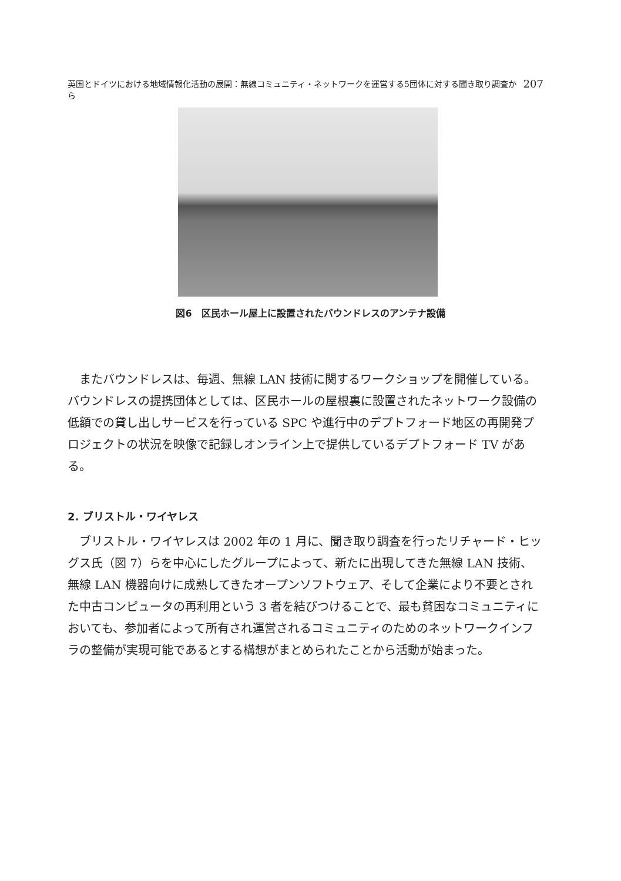英国とドイツにおける地域情報化活動の展開：無線コミュニティ・ネットワークを運営する5団体に対する聞き取り調査から 207
図6　区民ホール屋上に設置されたバウンドレスのアンテナ設備
またバウンドレスは、毎週、無線 LAN 技術に関するワークショップを開催している。バウンドレスの提携団体としては、区民ホールの屋根裏に設置されたネットワーク設備の低額での貸し出しサービスを行っている SPC や進行中のデプトフォード地区の再開発プロジェクトの状況を映像で記録しオンライン上で提供しているデプトフォード TV がある。
2. ブリストル・ワイヤレス
ブリストル・ワイヤレスは 2002 年の 1 月に、聞き取り調査を行ったリチャード・ヒッグス氏（図 7）らを中心にしたグループによって、新たに出現してきた無線 LAN 技術、無線 LAN 機器向けに成熟してきたオープンソフトウェア、そして企業により不要とされた中古コンピュータの再利用という 3 者を結びつけることで、最も貧困なコミュニティにおいても、参加者によって所有され運営されるコミュニティのためのネットワークインフラの整備が実現可能であるとする構想がまとめられたことから活動が始まった。